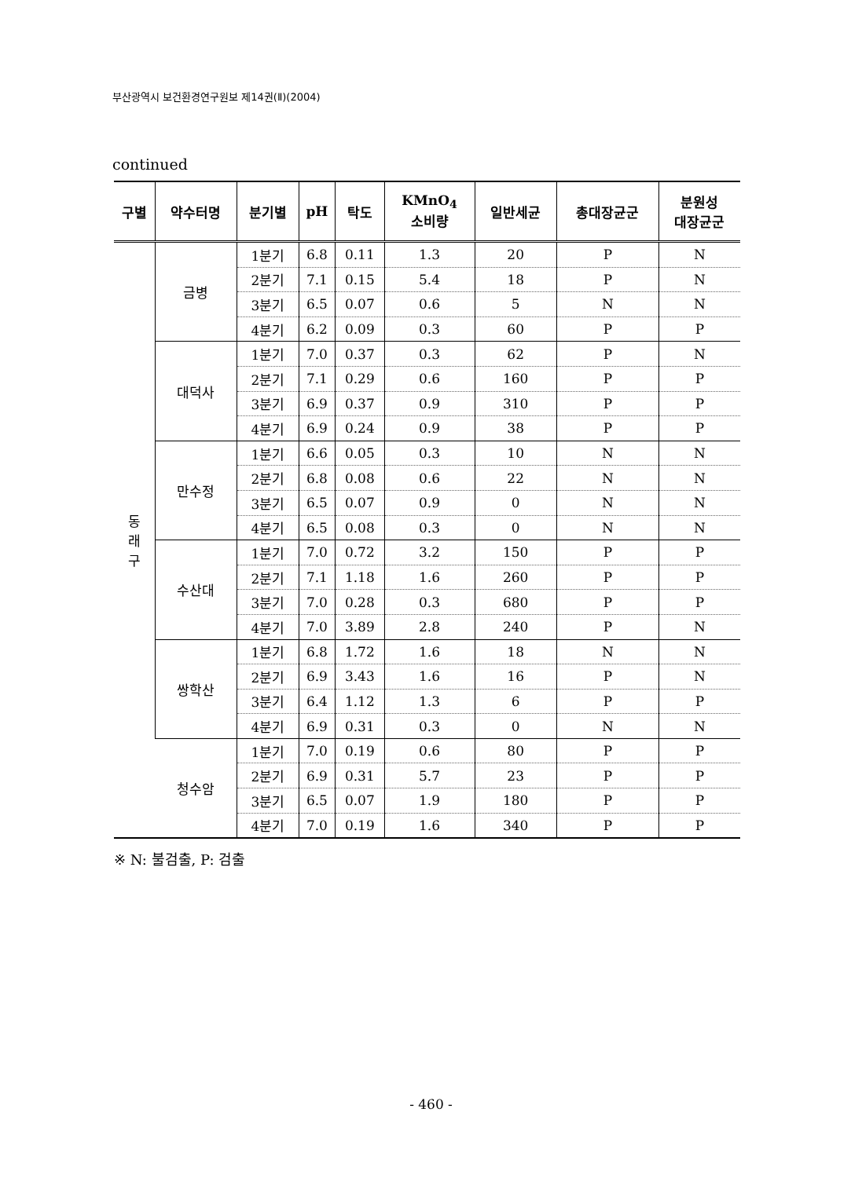부산광역시 보건환경연구원보 제14권(Ⅱ)(2004)
continued
| 구별 | 약수터명 | 분기별 | pH | 탁도 | KMnO<sub>4</sub> 소비량 | 일반세균 | 총대장균군 | 분원성 대장균군 |
| --- | --- | --- | --- | --- | --- | --- | --- | --- |
| 동 래 구 | 금병 | 1분기 | 6.8 | 0.11 | 1.3 | 20 | P | N |
| | | 2분기 | 7.1 | 0.15 | 5.4 | 18 | P | N |
| | | 3분기 | 6.5 | 0.07 | 0.6 | 5 | N | N |
| | | 4분기 | 6.2 | 0.09 | 0.3 | 60 | P | P |
| | 대덕사 | 1분기 | 7.0 | 0.37 | 0.3 | 62 | P | N |
| | | 2분기 | 7.1 | 0.29 | 0.6 | 160 | P | P |
| | | 3분기 | 6.9 | 0.37 | 0.9 | 310 | P | P |
| | | 4분기 | 6.9 | 0.24 | 0.9 | 38 | P | P |
| | 만수정 | 1분기 | 6.6 | 0.05 | 0.3 | 10 | N | N |
| | | 2분기 | 6.8 | 0.08 | 0.6 | 22 | N | N |
| | | 3분기 | 6.5 | 0.07 | 0.9 | 0 | N | N |
| | | 4분기 | 6.5 | 0.08 | 0.3 | 0 | N | N |
| | 수산대 | 1분기 | 7.0 | 0.72 | 3.2 | 150 | P | P |
| | | 2분기 | 7.1 | 1.18 | 1.6 | 260 | P | P |
| | | 3분기 | 7.0 | 0.28 | 0.3 | 680 | P | P |
| | | 4분기 | 7.0 | 3.89 | 2.8 | 240 | P | N |
| | 쌍학산 | 1분기 | 6.8 | 1.72 | 1.6 | 18 | N | N |
| | | 2분기 | 6.9 | 3.43 | 1.6 | 16 | P | N |
| | | 3분기 | 6.4 | 1.12 | 1.3 | 6 | P | P |
| | | 4분기 | 6.9 | 0.31 | 0.3 | 0 | N | N |
| | 청수암 | 1분기 | 7.0 | 0.19 | 0.6 | 80 | P | P |
| | | 2분기 | 6.9 | 0.31 | 5.7 | 23 | P | P |
| | | 3분기 | 6.5 | 0.07 | 1.9 | 180 | P | P |
| | | 4분기 | 7.0 | 0.19 | 1.6 | 340 | P | P |
※ N: 불검출, P: 검출
- 460 -